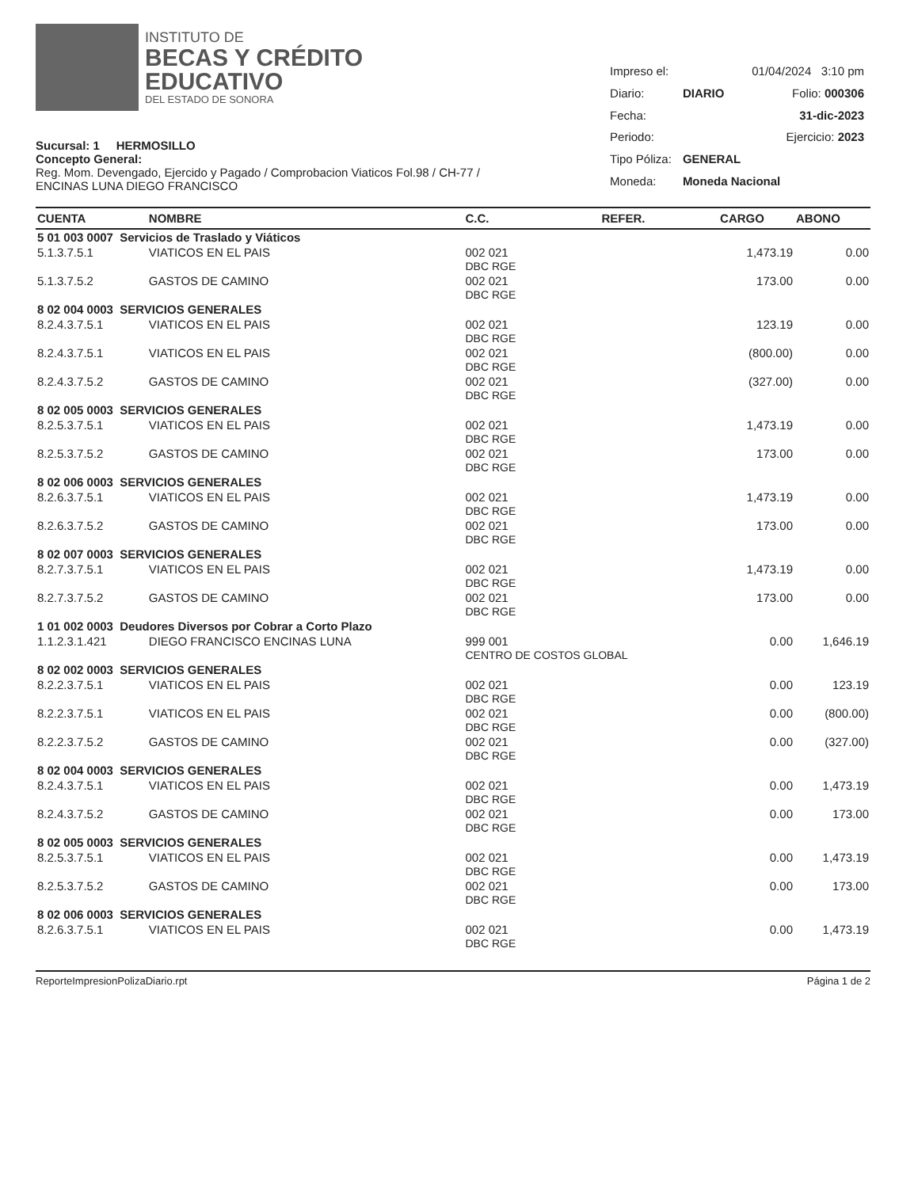INSTITUTO DE
BECAS Y CRÉDITO
EDUCATIVO
DEL ESTADO DE SONORA
Sucursal: 1 HERMOSILLO
Concepto General:
Reg. Mom. Devengado, Ejercido y Pagado / Comprobacion Viaticos Fol.98 / CH-77 /
ENCINAS LUNA DIEGO FRANCISCO
| Impreso el: | | 01/04/2024 3:10 pm |
| Diario: | DIARIO | Folio: 000306 |
| Fecha: | | 31-dic-2023 |
| Periodo: | | Ejercicio: 2023 |
| Tipo Póliza: | GENERAL | |
| Moneda: | Moneda Nacional | |
| CUENTA | NOMBRE | C.C. | REFER. | CARGO | ABONO |
| --- | --- | --- | --- | --- | --- |
| 5 01 003 0007 Servicios de Traslado y Viáticos | | | | | |
| 5.1.3.7.5.1 | VIATICOS EN EL PAIS | 002 021 DBC RGE | | 1,473.19 | 0.00 |
| 5.1.3.7.5.2 | GASTOS DE CAMINO | 002 021 DBC RGE | | 173.00 | 0.00 |
| 8 02 004 0003 SERVICIOS GENERALES | | | | | |
| 8.2.4.3.7.5.1 | VIATICOS EN EL PAIS | 002 021 DBC RGE | | 123.19 | 0.00 |
| 8.2.4.3.7.5.1 | VIATICOS EN EL PAIS | 002 021 DBC RGE | | (800.00) | 0.00 |
| 8.2.4.3.7.5.2 | GASTOS DE CAMINO | 002 021 DBC RGE | | (327.00) | 0.00 |
| 8 02 005 0003 SERVICIOS GENERALES | | | | | |
| 8.2.5.3.7.5.1 | VIATICOS EN EL PAIS | 002 021 DBC RGE | | 1,473.19 | 0.00 |
| 8.2.5.3.7.5.2 | GASTOS DE CAMINO | 002 021 DBC RGE | | 173.00 | 0.00 |
| 8 02 006 0003 SERVICIOS GENERALES | | | | | |
| 8.2.6.3.7.5.1 | VIATICOS EN EL PAIS | 002 021 DBC RGE | | 1,473.19 | 0.00 |
| 8.2.6.3.7.5.2 | GASTOS DE CAMINO | 002 021 DBC RGE | | 173.00 | 0.00 |
| 8 02 007 0003 SERVICIOS GENERALES | | | | | |
| 8.2.7.3.7.5.1 | VIATICOS EN EL PAIS | 002 021 DBC RGE | | 1,473.19 | 0.00 |
| 8.2.7.3.7.5.2 | GASTOS DE CAMINO | 002 021 DBC RGE | | 173.00 | 0.00 |
| 1 01 002 0003 Deudores Diversos por Cobrar a Corto Plazo | | | | | |
| 1.1.2.3.1.421 | DIEGO FRANCISCO ENCINAS LUNA | 999 001 CENTRO DE COSTOS GLOBAL | | 0.00 | 1,646.19 |
| 8 02 002 0003 SERVICIOS GENERALES | | | | | |
| 8.2.2.3.7.5.1 | VIATICOS EN EL PAIS | 002 021 DBC RGE | | 0.00 | 123.19 |
| 8.2.2.3.7.5.1 | VIATICOS EN EL PAIS | 002 021 DBC RGE | | 0.00 | (800.00) |
| 8.2.2.3.7.5.2 | GASTOS DE CAMINO | 002 021 DBC RGE | | 0.00 | (327.00) |
| 8 02 004 0003 SERVICIOS GENERALES | | | | | |
| 8.2.4.3.7.5.1 | VIATICOS EN EL PAIS | 002 021 DBC RGE | | 0.00 | 1,473.19 |
| 8.2.4.3.7.5.2 | GASTOS DE CAMINO | 002 021 DBC RGE | | 0.00 | 173.00 |
| 8 02 005 0003 SERVICIOS GENERALES | | | | | |
| 8.2.5.3.7.5.1 | VIATICOS EN EL PAIS | 002 021 DBC RGE | | 0.00 | 1,473.19 |
| 8.2.5.3.7.5.2 | GASTOS DE CAMINO | 002 021 DBC RGE | | 0.00 | 173.00 |
| 8 02 006 0003 SERVICIOS GENERALES | | | | | |
| 8.2.6.3.7.5.1 | VIATICOS EN EL PAIS | 002 021 DBC RGE | | 0.00 | 1,473.19 |
ReporteImpresionPolizaDiario.rpt Página 1 de 2